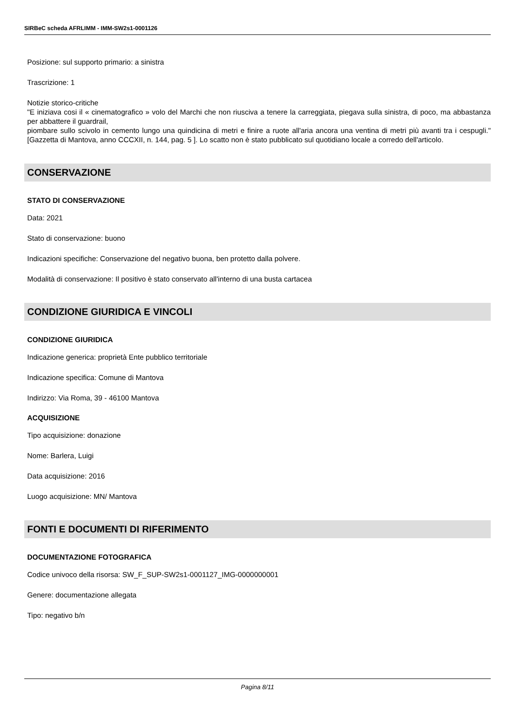SIRBeC scheda AFRLIMM - IMM-SW2s1-0001126
Posizione: sul supporto primario: a sinistra
Trascrizione: 1
Notizie storico-critiche
"E iniziava cosi il « cinematografico » volo del Marchi che non riusciva a tenere la carreggiata, piegava sulla sinistra, di poco, ma abbastanza per abbattere il guardrail,
piombare sullo scivolo in cemento lungo una quindicina di metri e finire a ruote all'aria ancora una ventina di metri più avanti tra i cespugli." [Gazzetta di Mantova, anno CCCXII, n. 144, pag. 5 ]. Lo scatto non è stato pubblicato sul quotidiano locale a corredo dell'articolo.
CONSERVAZIONE
STATO DI CONSERVAZIONE
Data: 2021
Stato di conservazione: buono
Indicazioni specifiche: Conservazione del negativo buona, ben protetto dalla polvere.
Modalità di conservazione: Il positivo è stato conservato all'interno di una busta cartacea
CONDIZIONE GIURIDICA E VINCOLI
CONDIZIONE GIURIDICA
Indicazione generica: proprietà Ente pubblico territoriale
Indicazione specifica: Comune di Mantova
Indirizzo: Via Roma, 39 - 46100 Mantova
ACQUISIZIONE
Tipo acquisizione: donazione
Nome: Barlera, Luigi
Data acquisizione: 2016
Luogo acquisizione: MN/ Mantova
FONTI E DOCUMENTI DI RIFERIMENTO
DOCUMENTAZIONE FOTOGRAFICA
Codice univoco della risorsa: SW_F_SUP-SW2s1-0001127_IMG-0000000001
Genere: documentazione allegata
Tipo: negativo b/n
Pagina 8/11